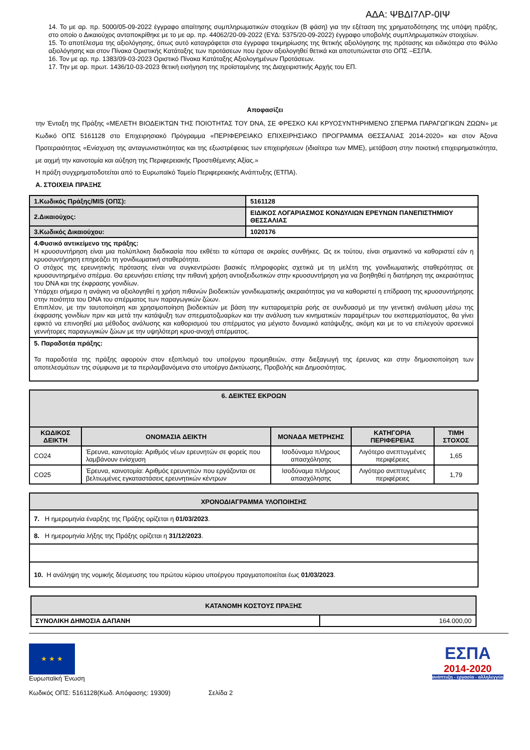ΑΔΑ: ΨΒΔΙ7ΛΡ-0ΙΨ
14. Το με αρ. πρ. 5000/05-09-2022 έγγραφο απαίτησης συμπληρωματικών στοιχείων (Β φάση) για την εξέταση της χρηματοδότησης της υπόψη πράξης, στο οποίο ο Δικαιούχος ανταποκρίθηκε με το με αρ. πρ. 44062/20-09-2022 (ΕΥΔ: 5375/20-09-2022) έγγραφο υποβολής συμπληρωματικών στοιχείων.
15. Το αποτέλεσμα της αξιολόγησης, όπως αυτό καταγράφεται στα έγγραφα τεκμηρίωσης της θετικής αξιολόγησης της πρότασης και ειδικότερα στο Φύλλο αξιολόγησης και στον Πίνακα Οριστικής Κατάταξης των προτάσεων που έχουν αξιολογηθεί θετικά και αποτυπώνεται στο ΟΠΣ –ΕΣΠΑ.
16. Τον με αρ. πρ. 1383/09-03-2023 Οριστικό Πίνακα Κατάταξης Αξιολογημένων Προτάσεων.
17. Την με αρ. πρωτ. 1436/10-03-2023 θετική εισήγηση της προϊσταμένης της Διαχειριστικής Αρχής του ΕΠ.
Αποφασίζει
την Ένταξη της Πράξης «ΜΕΛΕΤΗ ΒΙΟΔΕΙΚΤΩΝ ΤΗΣ ΠΟΙΟΤΗΤΑΣ ΤΟΥ DNA, ΣΕ ΦΡΕΣΚΟ ΚΑΙ ΚΡΥΟΣΥΝΤΗΡΗΜΕΝΟ ΣΠΕΡΜΑ ΠΑΡΑΓΩΓΙΚΩΝ ΖΩΩΝ» με Κωδικό ΟΠΣ 5161128 στο Επιχειρησιακό Πρόγραμμα «ΠΕΡΙΦΕΡΕΙΑΚΟ ΕΠΙΧΕΙΡΗΣΙΑΚΟ ΠΡΟΓΡΑΜΜΑ ΘΕΣΣΑΛΙΑΣ 2014-2020» και στον Άξονα Προτεραιότητας «Ενίσχυση της ανταγωνιστικότητας και της εξωστρέφειας των επιχειρήσεων (ιδιαίτερα των ΜΜΕ), μετάβαση στην ποιοτική επιχειρηματικότητα, με αιχμή την καινοτομία και αύξηση της Περιφερειακής Προστιθέμενης Αξίας.»
Η πράξη συγχρηματοδοτείται από το Ευρωπαϊκό Ταμείο Περιφερειακής Ανάπτυξης (ΕΤΠΑ).
Α. ΣΤΟΙΧΕΙΑ ΠΡΑΞΗΣ
| 1.Κωδικός Πράξης/MIS (ΟΠΣ): | 5161128 |
| 2.Δικαιούχος: | ΕΙΔΙΚΟΣ ΛΟΓΑΡΙΑΣΜΟΣ ΚΟΝΔΥΛΙΩΝ ΕΡΕΥΝΩΝ ΠΑΝΕΠΙΣΤΗΜΙΟΥ ΘΕΣΣΑΛΙΑΣ |
| 3.Κωδικός Δικαιούχου: | 1020176 |
| 4.Φυσικό αντικείμενο της πράξης: Η κρυοσυντήρηση είναι μια πολύπλοκη διαδικασία που εκθέτει τα κύτταρα σε ακραίες συνθήκες. Ως εκ τούτου, είναι σημαντικό να καθοριστεί εάν η κρυοσυντήρηση επηρεάζει τη γονιδιωματική σταθερότητα. Ο στόχος της ερευνητικής πρότασης είναι να συγκεντρώσει βασικές πληροφορίες σχετικά με τη μελέτη της γονιδιωματικής σταθερότητας σε κρυοσυντηρημένο σπέρμα. Θα ερευνήσει επίσης την πιθανή χρήση αντιοξειδωτικών στην κρυοσυντήρηση για να βοηθηθεί η διατήρηση της ακεραιότητας του DNA και της έκφρασης γονιδίων. Υπάρχει σήμερα η ανάγκη να αξιολογηθεί η χρήση πιθανών βιοδεικτών γονιδιωματικής ακεραιότητας για να καθοριστεί η επίδραση της κρυοσυντήρησης στην ποιότητα του DNA του σπέρματος των παραγωγικών ζώων. Επιπλέον, με την ταυτοποίηση και χρησιμοποίηση βιοδεικτών με βάση την κυτταρομετρία ροής σε συνδυασμό με την γενετική ανάλυση μέσω της έκφρασης γονιδίων πριν και μετά την κατάψυξη των σπερματοζωαρίων και την ανάλυση των κινηματικών παραμέτρων του εκσπερματίσματος, θα γίνει εφικτό να επινοηθεί μια μέθοδος ανάλυσης και καθορισμού του σπέρματος για μέγιστο δυναμικό κατάψυξης, ακόμη και με το να επιλεγούν αρσενικοί γεννήτορες παραγωγικών ζώων με την υψηλότερη κρυο-ανοχή σπέρματος. | |
| 5. Παραδοτέα πράξης: Τα παραδοτέα της πράξης αφορούν στον εξοπλισμό του υποέργου προμηθειών, στην διεξαγωγή της έρευνας και στην δημοσιοποίηση των αποτελεσμάτων της σύμφωνα με τα περιλαμβανόμενα στο υποέργο Δικτύωσης, Προβολής και Δημοσιότητας. | |
| 6. ΔΕΙΚΤΕΣ ΕΚΡΟΩΝ | | | | |
| --- | --- | --- | --- | --- |
| ΚΩΔΙΚΟΣ ΔΕΙΚΤΗ | ΟΝΟΜΑΣΙΑ ΔΕΙΚΤΗ | ΜΟΝΑΔΑ ΜΕΤΡΗΣΗΣ | ΚΑΤΗΓΟΡΙΑ ΠΕΡΙΦΕΡΕΙΑΣ | ΤΙΜΗ ΣΤΟΧΟΣ |
| CO24 | Έρευνα, καινοτομία: Αριθμός νέων ερευνητών σε φορείς που λαμβάνουν ενίσχυση | Ισοδύναμα πλήρους απασχόλησης | Λιγότερο ανεπτυγμένες περιφέρειες | 1,65 |
| CO25 | Έρευνα, καινοτομία: Αριθμός ερευνητών που εργάζονται σε βελτιωμένες εγκαταστάσεις ερευνητικών κέντρων | Ισοδύναμα πλήρους απασχόλησης | Λιγότερο ανεπτυγμένες περιφέρειες | 1,79 |
| ΧΡΟΝΟΔΙΑΓΡΑΜΜΑ ΥΛΟΠΟΙΗΣΗΣ |
| --- |
| 7. Η ημερομηνία έναρξης της Πράξης ορίζεται η 01/03/2023 . |
| 8. Η ημερομηνία λήξης της Πράξης ορίζεται η 31/12/2023 . |
| 10. Η ανάληψη της νομικής δέσμευσης του πρώτου κύριου υποέργου πραγματοποιείται έως 01/03/2023 . |
| ΚΑΤΑΝΟΜΗ ΚΟΣΤΟΥΣ ΠΡΑΞΗΣ | |
| --- | --- |
| ΣΥΝΟΛΙΚΗ ΔΗΜΟΣΙΑ ΔΑΠΑΝΗ | 164.000,00 |
★ ★ ★
Ευρωπαϊκή Ένωση
ΕΣΠΑ
2014-2020
ανάπτυξη - εργασία - αλληλεγγύη
Κωδικός ΟΠΣ: 5161128(Κωδ. Απόφασης: 19309) Σελίδα 2